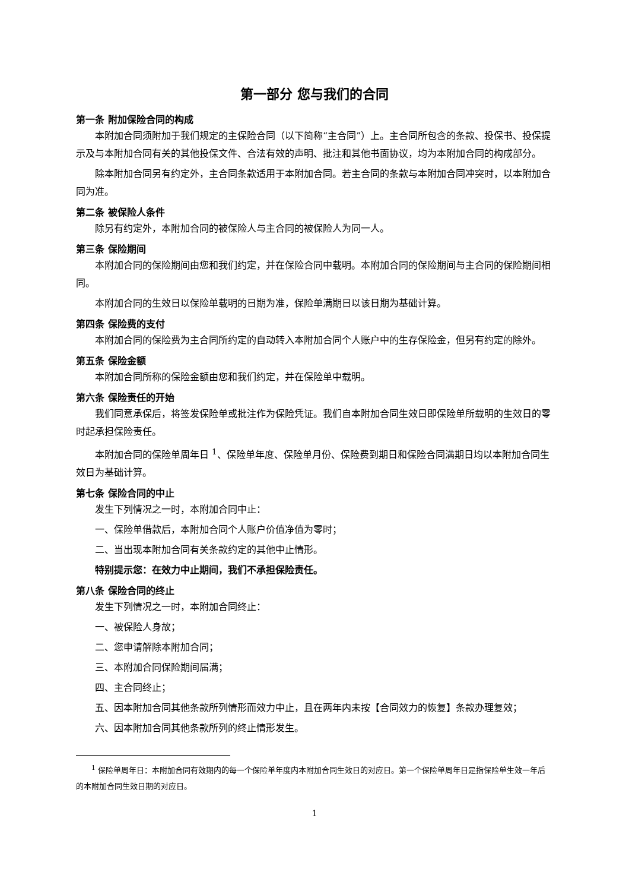第一部分 您与我们的合同
第一条 附加保险合同的构成
本附加合同须附加于我们规定的主保险合同（以下简称“主合同”）上。主合同所包含的条款、投保书、投保提示及与本附加合同有关的其他投保文件、合法有效的声明、批注和其他书面协议，均为本附加合同的构成部分。
除本附加合同另有约定外，主合同条款适用于本附加合同。若主合同的条款与本附加合同冲突时，以本附加合同为准。
第二条 被保险人条件
除另有约定外，本附加合同的被保险人与主合同的被保险人为同一人。
第三条 保险期间
本附加合同的保险期间由您和我们约定，并在保险合同中载明。本附加合同的保险期间与主合同的保险期间相同。
本附加合同的生效日以保险单载明的日期为准，保险单满期日以该日期为基础计算。
第四条 保险费的支付
本附加合同的保险费为主合同所约定的自动转入本附加合同个人账户中的生存保险金，但另有约定的除外。
第五条 保险金额
本附加合同所称的保险金额由您和我们约定，并在保险单中载明。
第六条 保险责任的开始
我们同意承保后，将签发保险单或批注作为保险凭证。我们自本附加合同生效日即保险单所载明的生效日的零时起承担保险责任。
本附加合同的保险单周年日 <sup>1</sup>、保险单年度、保险单月份、保险费到期日和保险合同满期日均以本附加合同生效日为基础计算。
第七条 保险合同的中止
发生下列情况之一时，本附加合同中止：
一、保险单借款后，本附加合同个人账户价值净值为零时；
二、当出现本附加合同有关条款约定的其他中止情形。
特别提示您：在效力中止期间，我们不承担保险责任。
第八条 保险合同的终止
发生下列情况之一时，本附加合同终止：
一、被保险人身故；
二、您申请解除本附加合同；
三、本附加合同保险期间届满；
四、主合同终止；
五、因本附加合同其他条款所列情形而效力中止，且在两年内未按【合同效力的恢复】条款办理复效；
六、因本附加合同其他条款所列的终止情形发生。
<sup>1</sup> 保险单周年日：本附加合同有效期内的每一个保险单年度内本附加合同生效日的对应日。第一个保险单周年日是指保险单生效一年后的本附加合同生效日期的对应日。
1